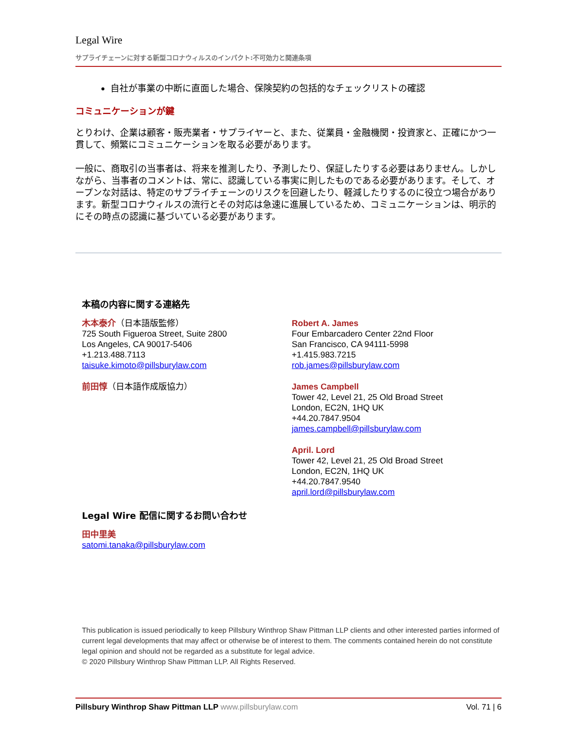Legal Wire
サプライチェーンに対する新型コロナウィルスのインパクト:不可効力と関連条項
自社が事業の中断に直面した場合、保険契約の包括的なチェックリストの確認
コミュニケーションが鍵
とりわけ、企業は顧客・販売業者・サプライヤーと、また、従業員・金融機関・投資家と、正確にかつ一貫して、頻繁にコミュニケーションを取る必要があります。
一般に、商取引の当事者は、将来を推測したり、予測したり、保証したりする必要はありません。しかしながら、当事者のコメントは、常に、認識している事実に則したものである必要があります。そして、オープンな対話は、特定のサプライチェーンのリスクを回避したり、軽減したりするのに役立つ場合があります。新型コロナウィルスの流行とその対応は急速に進展しているため、コミュニケーションは、明示的にその時点の認識に基づいている必要があります。
本稿の内容に関する連絡先
木本泰介（日本語版監修）
725 South Figueroa Street, Suite 2800
Los Angeles, CA 90017-5406
+1.213.488.7113
taisuke.kimoto@pillsburylaw.com
前田惇（日本語作成版協力）
Robert A. James
Four Embarcadero Center 22nd Floor
San Francisco, CA 94111-5998
+1.415.983.7215
rob.james@pillsburylaw.com
James Campbell
Tower 42, Level 21, 25 Old Broad Street
London, EC2N, 1HQ UK
+44.20.7847.9504
james.campbell@pillsburylaw.com
April. Lord
Tower 42, Level 21, 25 Old Broad Street
London, EC2N, 1HQ UK
+44.20.7847.9540
april.lord@pillsburylaw.com
Legal Wire 配信に関するお問い合わせ
田中里美
satomi.tanaka@pillsburylaw.com
This publication is issued periodically to keep Pillsbury Winthrop Shaw Pittman LLP clients and other interested parties informed of current legal developments that may affect or otherwise be of interest to them. The comments contained herein do not constitute legal opinion and should not be regarded as a substitute for legal advice.
© 2020 Pillsbury Winthrop Shaw Pittman LLP. All Rights Reserved.
Pillsbury Winthrop Shaw Pittman LLP www.pillsburylaw.com Vol. 71 | 6